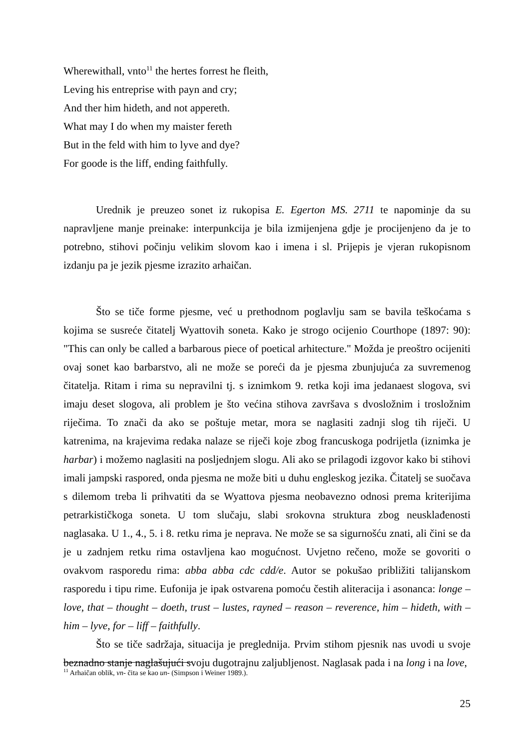Wherewithall, vnto<sup>11</sup> the hertes forrest he fleith,
Leving his entreprise with payn and cry;
And ther him hideth, and not appereth.
What may I do when my maister fereth
But in the feld with him to lyve and dye?
For goode is the liff, ending faithfully.
Urednik je preuzeo sonet iz rukopisa E. Egerton MS. 2711 te napominje da su napravljene manje preinake: interpunkcija je bila izmijenjena gdje je procijenjeno da je to potrebno, stihovi počinju velikim slovom kao i imena i sl. Prijepis je vjeran rukopisnom izdanju pa je jezik pjesme izrazito arhaičan.
Što se tiče forme pjesme, već u prethodnom poglavlju sam se bavila teškoćama s kojima se susreće čitatelj Wyattovih soneta. Kako je strogo ocijenio Courthope (1897: 90): "This can only be called a barbarous piece of poetical arhitecture." Možda je preoštro ocijeniti ovaj sonet kao barbarstvo, ali ne može se poreći da je pjesma zbunjujuća za suvremenog čitatelja. Ritam i rima su nepravilni tj. s iznimkom 9. retka koji ima jedanaest slogova, svi imaju deset slogova, ali problem je što većina stihova završava s dvosložnim i trosložnim riječima. To znači da ako se poštuje metar, mora se naglasiti zadnji slog tih riječi. U katrenima, na krajevima redaka nalaze se riječi koje zbog francuskoga podrijetla (iznimka je harbar) i možemo naglasiti na posljednjem slogu. Ali ako se prilagodi izgovor kako bi stihovi imali jampski raspored, onda pjesma ne može biti u duhu engleskog jezika. Čitatelj se suočava s dilemom treba li prihvatiti da se Wyattova pjesma neobavezno odnosi prema kriterijima petrarkističkoga soneta. U tom slučaju, slabi srokovna struktura zbog neusklađenosti naglasaka. U 1., 4., 5. i 8. retku rima je neprava. Ne može se sa sigurnošću znati, ali čini se da je u zadnjem retku rima ostavljena kao mogućnost. Uvjetno rečeno, može se govoriti o ovakvom rasporedu rima: abba abba cdc cdd/e. Autor se pokušao približiti talijanskom rasporedu i tipu rime. Eufonija je ipak ostvarena pomoću čestih aliteracija i asonanca: longe – love, that – thought – doeth, trust – lustes, rayned – reason – reverence, him – hideth, with – him – lyve, for – liff – faithfully.
Što se tiče sadržaja, situacija je preglednija. Prvim stihom pjesnik nas uvodi u svoje beznadno stanje naglašujući svoju dugotrajnu zaljubljenost. Naglasak pada i na long i na love,
<sup>11</sup> Arhaičan oblik, vn- čita se kao un- (Simpson i Weiner 1989.).
25